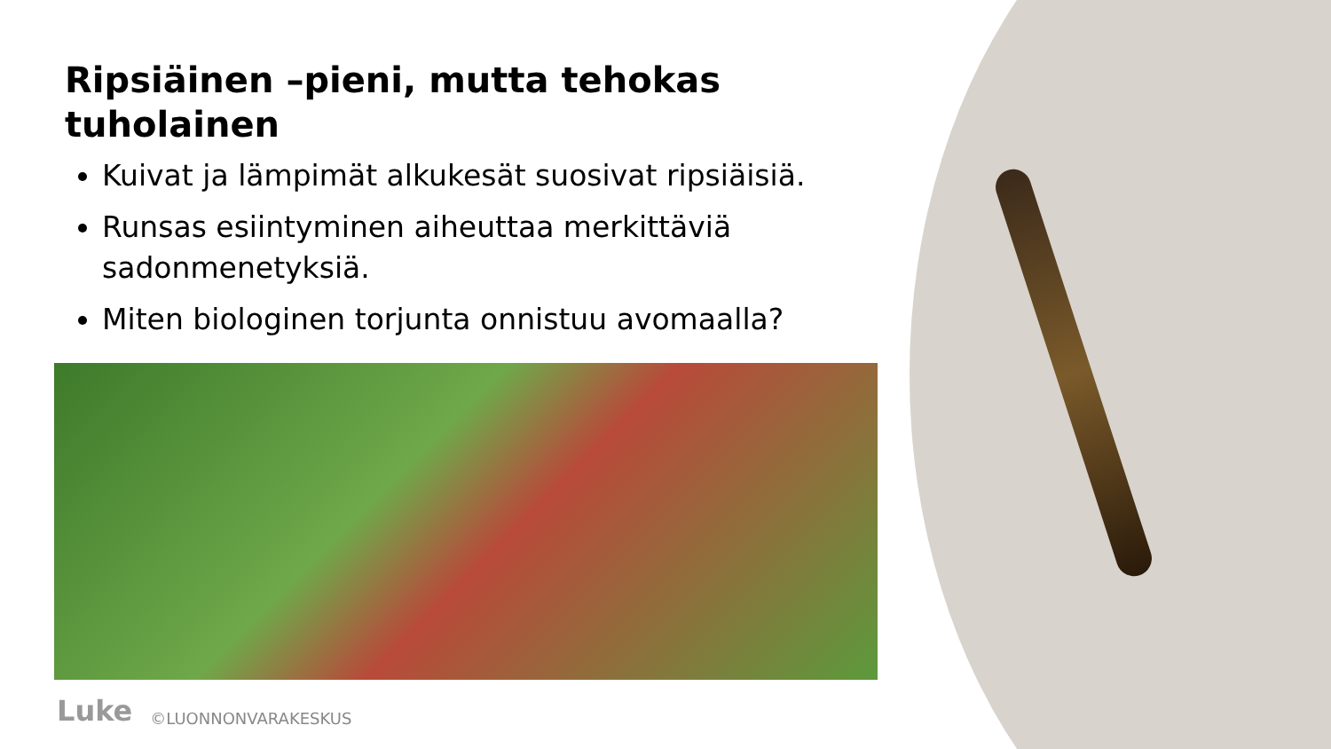Ripsiäinen –pieni, mutta tehokas tuholainen
Kuivat ja lämpimät alkukesät suosivat ripsiäisiä.
Runsas esiintyminen aiheuttaa merkittäviä sadonmenetyksiä.
Miten biologinen torjunta onnistuu avomaalla?
Luke ©LUONNONVARAKESKUS